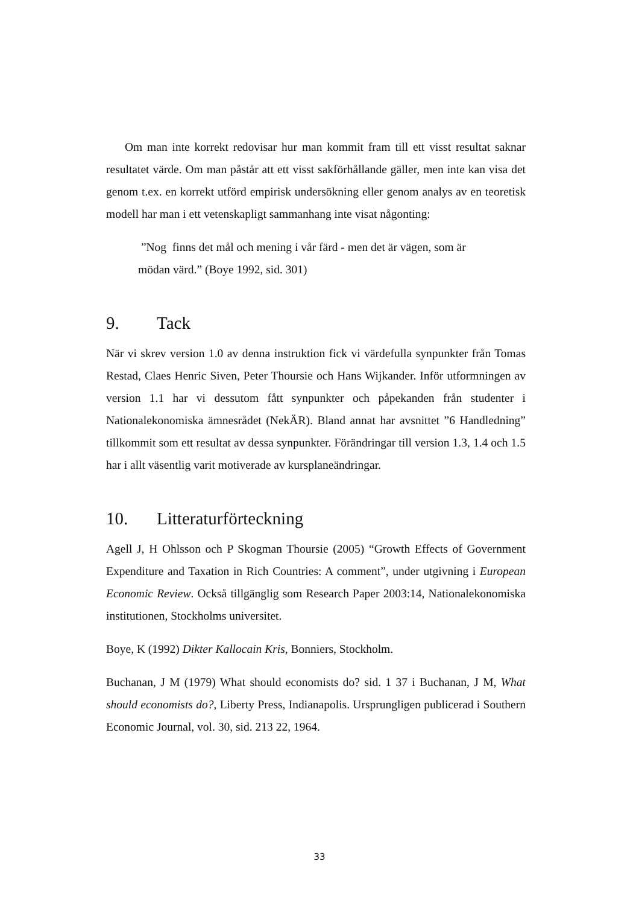Om man inte korrekt redovisar hur man kommit fram till ett visst resultat saknar resultatet värde. Om man påstår att ett visst sakförhållande gäller, men inte kan visa det genom t.ex. en korrekt utförd empirisk undersökning eller genom analys av en teoretisk modell har man i ett vetenskapligt sammanhang inte visat någonting:
”Nog finns det mål och mening i vår färd - men det är vägen, som är mödan värd.” (Boye 1992, sid. 301)
9. Tack
När vi skrev version 1.0 av denna instruktion fick vi värdefulla synpunkter från Tomas Restad, Claes Henric Siven, Peter Thoursie och Hans Wijkander. Inför utformningen av version 1.1 har vi dessutom fått synpunkter och påpekanden från studenter i Nationalekonomiska ämnesrådet (NekÄR). Bland annat har avsnittet ”6 Handledning” tillkommit som ett resultat av dessa synpunkter. Förändringar till version 1.3, 1.4 och 1.5 har i allt väsentlig varit motiverade av kursplaneändringar.
10. Litteraturförteckning
Agell J, H Ohlsson och P Skogman Thoursie (2005) “Growth Effects of Government Expenditure and Taxation in Rich Countries: A comment”, under utgivning i European Economic Review. Också tillgänglig som Research Paper 2003:14, Nationalekonomiska institutionen, Stockholms universitet.
Boye, K (1992) Dikter Kallocain Kris, Bonniers, Stockholm.
Buchanan, J M (1979) What should economists do? sid. 1 37 i Buchanan, J M, What should economists do?, Liberty Press, Indianapolis. Ursprungligen publicerad i Southern Economic Journal, vol. 30, sid. 213 22, 1964.
33